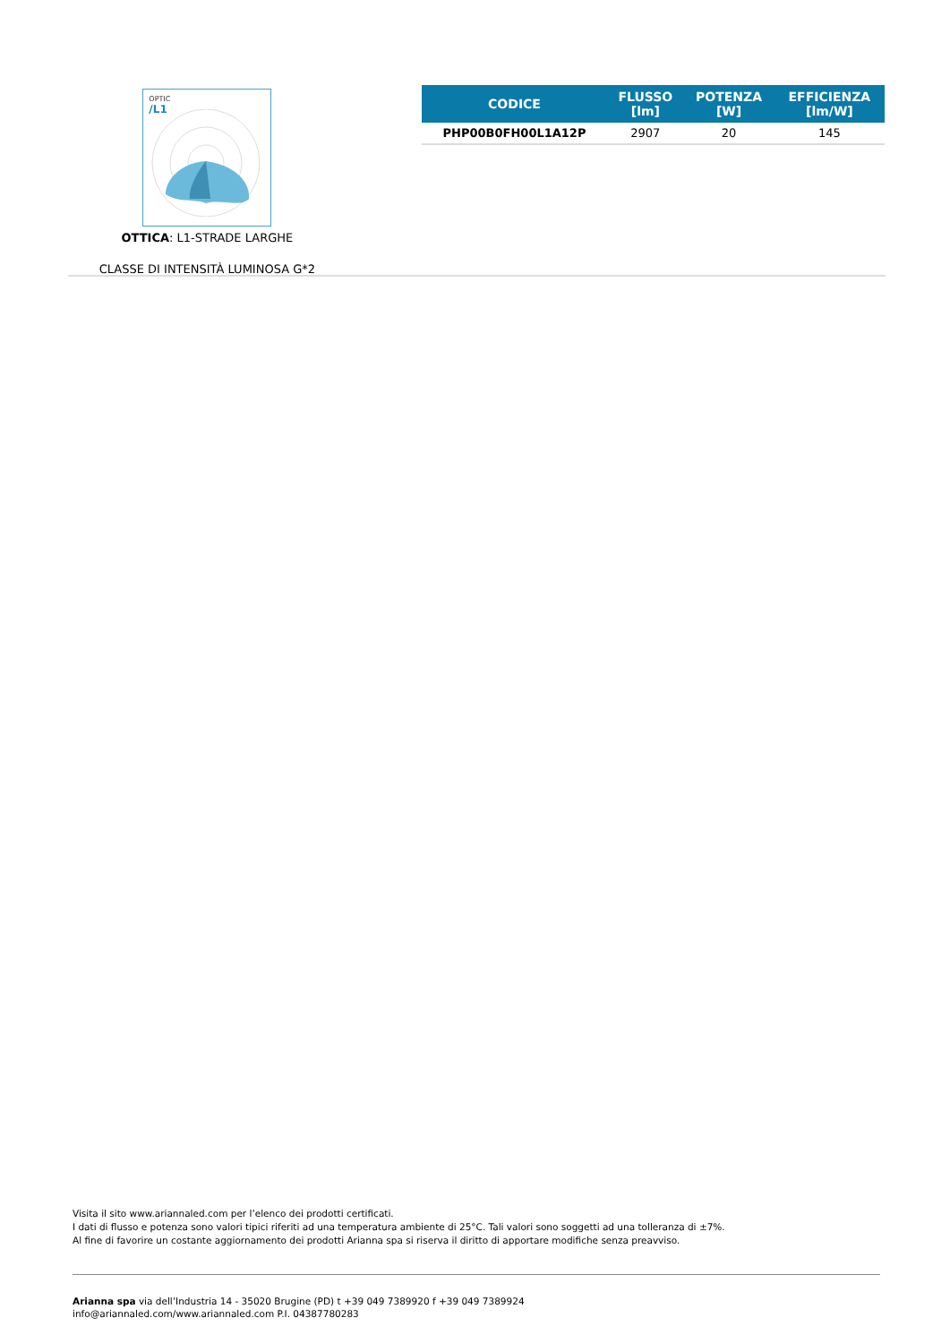OPTIC
/L1
OTTICA: L1-STRADE LARGHE
CLASSE DI INTENSITÀ LUMINOSA G*2
| CODICE | FLUSSO [lm] | POTENZA [W] | EFFICIENZA [lm/W] |
| --- | --- | --- | --- |
| PHP00B0FH00L1A12P | 2907 | 20 | 145 |
Visita il sito www.ariannaled.com per l’elenco dei prodotti certificati.
I dati di flusso e potenza sono valori tipici riferiti ad una temperatura ambiente di 25°C. Tali valori sono soggetti ad una tolleranza di ±7%.
Al fine di favorire un costante aggiornamento dei prodotti Arianna spa si riserva il diritto di apportare modifiche senza preavviso.
Arianna spa via dell’Industria 14 - 35020 Brugine (PD) t +39 049 7389920 f +39 049 7389924
info@ariannaled.com/www.ariannaled.com P.I. 04387780283